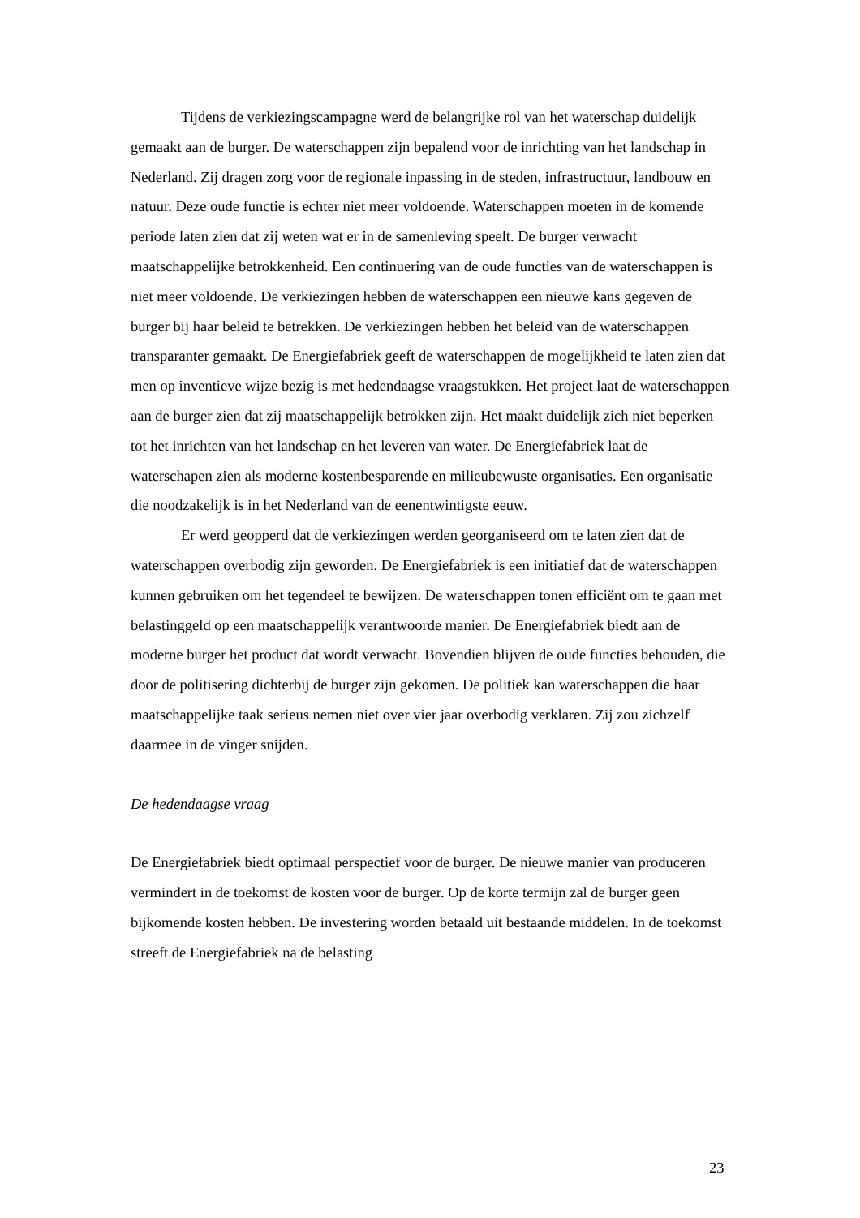Tijdens de verkiezingscampagne werd de belangrijke rol van het waterschap duidelijk gemaakt aan de burger. De waterschappen zijn bepalend voor de inrichting van het landschap in Nederland. Zij dragen zorg voor de regionale inpassing in de steden, infrastructuur, landbouw en natuur. Deze oude functie is echter niet meer voldoende. Waterschappen moeten in de komende periode laten zien dat zij weten wat er in de samenleving speelt. De burger verwacht maatschappelijke betrokkenheid. Een continuering van de oude functies van de waterschappen is niet meer voldoende. De verkiezingen hebben de waterschappen een nieuwe kans gegeven de burger bij haar beleid te betrekken. De verkiezingen hebben het beleid van de waterschappen transparanter gemaakt. De Energiefabriek geeft de waterschappen de mogelijkheid te laten zien dat men op inventieve wijze bezig is met hedendaagse vraagstukken. Het project laat de waterschappen aan de burger zien dat zij maatschappelijk betrokken zijn. Het maakt duidelijk zich niet beperken tot het inrichten van het landschap en het leveren van water. De Energiefabriek laat de waterschapen zien als moderne kostenbesparende en milieubewuste organisaties. Een organisatie die noodzakelijk is in het Nederland van de eenentwintigste eeuw.
Er werd geopperd dat de verkiezingen werden georganiseerd om te laten zien dat de waterschappen overbodig zijn geworden. De Energiefabriek is een initiatief dat de waterschappen kunnen gebruiken om het tegendeel te bewijzen. De waterschappen tonen efficiënt om te gaan met belastinggeld op een maatschappelijk verantwoorde manier. De Energiefabriek biedt aan de moderne burger het product dat wordt verwacht. Bovendien blijven de oude functies behouden, die door de politisering dichterbij de burger zijn gekomen. De politiek kan waterschappen die haar maatschappelijke taak serieus nemen niet over vier jaar overbodig verklaren. Zij zou zichzelf daarmee in de vinger snijden.
De hedendaagse vraag
De Energiefabriek biedt optimaal perspectief voor de burger. De nieuwe manier van produceren vermindert in de toekomst de kosten voor de burger. Op de korte termijn zal de burger geen bijkomende kosten hebben. De investering worden betaald uit bestaande middelen. In de toekomst streeft de Energiefabriek na de belasting
23